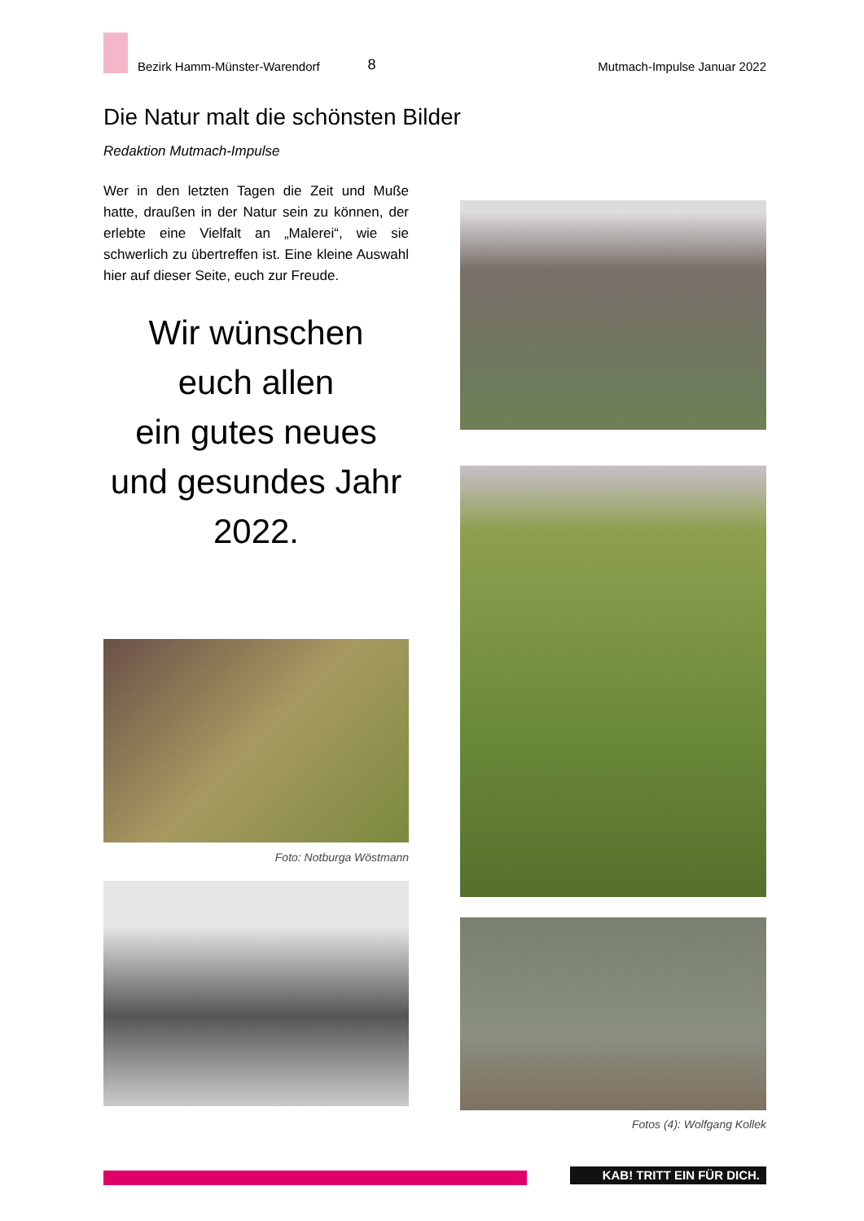Bezirk Hamm-Münster-Warendorf
8
Mutmach-Impulse Januar 2022
Die Natur malt die schönsten Bilder
Redaktion Mutmach-Impulse
Wer in den letzten Tagen die Zeit und Muße hatte, draußen in der Natur sein zu können, der erlebte eine Vielfalt an „Malerei“, wie sie schwerlich zu übertreffen ist. Eine kleine Auswahl hier auf dieser Seite, euch zur Freude.
Wir wünschen
euch allen
ein gutes neues
und gesundes Jahr
2022.
Foto: Notburga Wöstmann
Fotos (4): Wolfgang Kollek
KAB! TRITT EIN FÜR DICH.